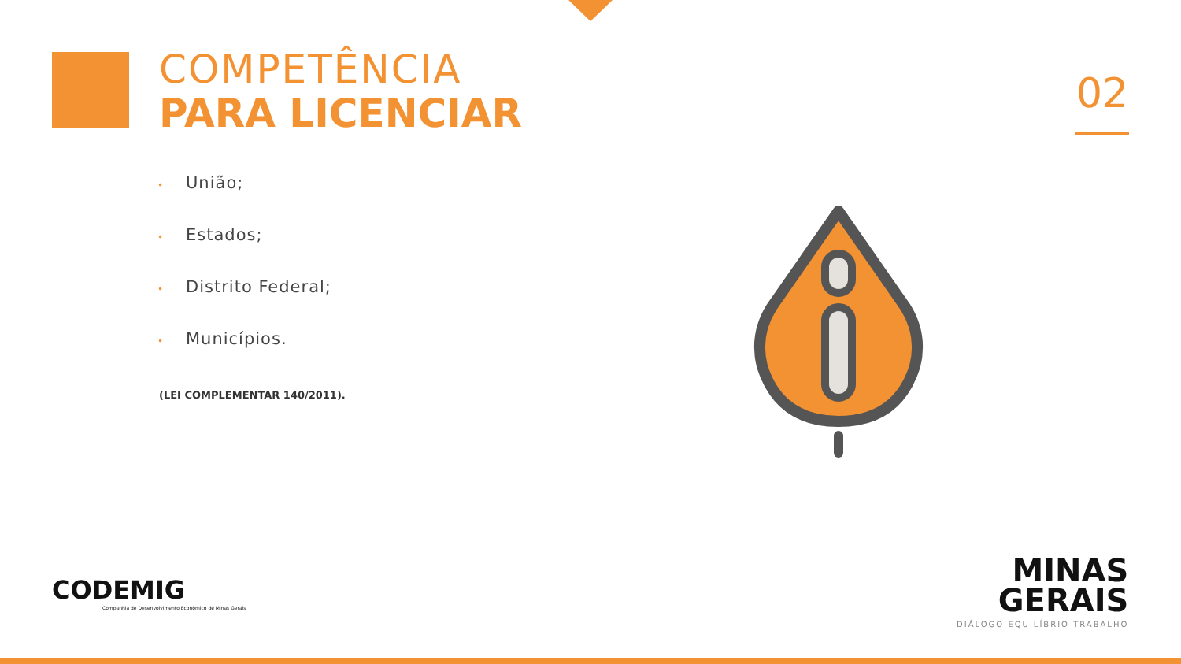COMPETÊNCIA
PARA LICENCIAR
02
• União;
• Estados;
• Distrito Federal;
• Municípios.
(LEI COMPLEMENTAR 140/2011).
CODEMIG
Companhia de Desenvolvimento Econômico de Minas Gerais
MINAS
GERAIS
DIÁLOGO EQUILÍBRIO TRABALHO